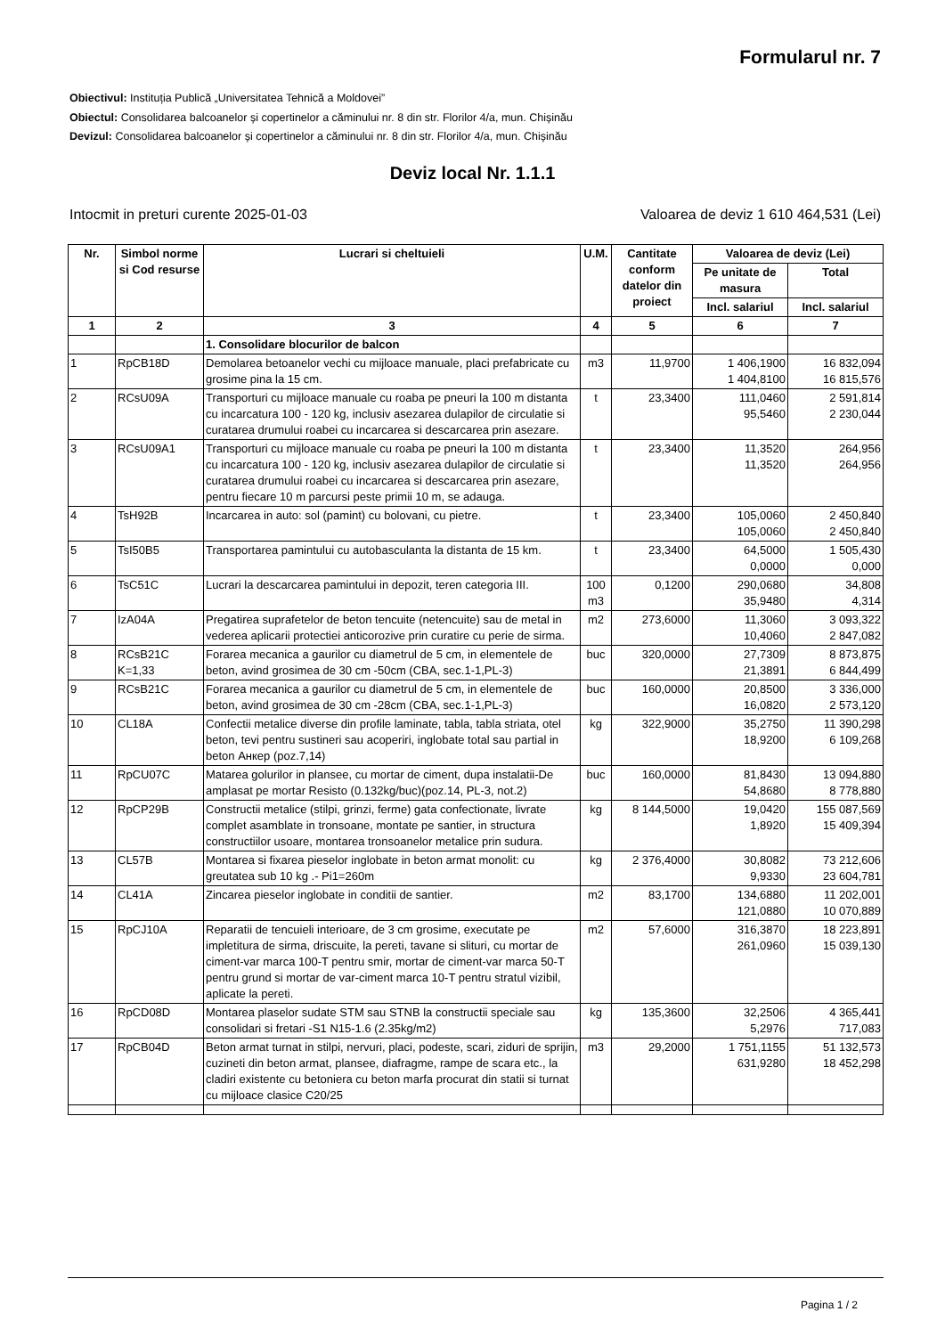Formularul nr. 7
Obiectivul: Instituția Publică „Universitatea Tehnică a Moldovei”
Obiectul: Consolidarea balcoanelor și copertinelor a căminului nr. 8 din str. Florilor 4/a, mun. Chișinău
Devizul: Consolidarea balcoanelor și copertinelor a căminului nr. 8 din str. Florilor 4/a, mun. Chișinău
Deviz local Nr. 1.1.1
Intocmit in preturi curente 2025-01-03 Valoarea de deviz 1 610 464,531 (Lei)
| Nr. | Simbol norme si Cod resurse | Lucrari si cheltuieli | U.M. | Cantitate conform datelor din proiect | Valoarea de deviz (Lei) | |
| --- | --- | --- | --- | --- | --- | --- |
| | | | | | Pe unitate de masura | Total |
| | | | | | Incl. salariul | Incl. salariul |
| 1 | 2 | 3 | 4 | 5 | 6 | 7 |
| | | 1. Consolidare blocurilor de balcon | | | | |
| 1 | RpCB18D | Demolarea betoanelor vechi cu mijloace manuale, placi prefabricate cu grosime pina la 15 cm. | m3 | 11,9700 | 1 406,1900 1 404,8100 | 16 832,094 16 815,576 |
| 2 | RCsU09A | Transporturi cu mijloace manuale cu roaba pe pneuri la 100 m distanta cu incarcatura 100 - 120 kg, inclusiv asezarea dulapilor de circulatie si curatarea drumului roabei cu incarcarea si descarcarea prin asezare. | t | 23,3400 | 111,0460 95,5460 | 2 591,814 2 230,044 |
| 3 | RCsU09A1 | Transporturi cu mijloace manuale cu roaba pe pneuri la 100 m distanta cu incarcatura 100 - 120 kg, inclusiv asezarea dulapilor de circulatie si curatarea drumului roabei cu incarcarea si descarcarea prin asezare, pentru fiecare 10 m parcursi peste primii 10 m, se adauga. | t | 23,3400 | 11,3520 11,3520 | 264,956 264,956 |
| 4 | TsH92B | Incarcarea in auto: sol (pamint) cu bolovani, cu pietre. | t | 23,3400 | 105,0060 105,0060 | 2 450,840 2 450,840 |
| 5 | TsI50B5 | Transportarea pamintului cu autobasculanta la distanta de 15 km. | t | 23,3400 | 64,5000 0,0000 | 1 505,430 0,000 |
| 6 | TsC51C | Lucrari la descarcarea pamintului in depozit, teren categoria III. | 100 m3 | 0,1200 | 290,0680 35,9480 | 34,808 4,314 |
| 7 | IzA04A | Pregatirea suprafetelor de beton tencuite (netencuite) sau de metal in vederea aplicarii protectiei anticorozive prin curatire cu perie de sirma. | m2 | 273,6000 | 11,3060 10,4060 | 3 093,322 2 847,082 |
| 8 | RCsB21C K=1,33 | Forarea mecanica a gaurilor cu diametrul de 5 cm, in elementele de beton, avind grosimea de 30 cm -50cm (CBA, sec.1-1,PL-3) | buc | 320,0000 | 27,7309 21,3891 | 8 873,875 6 844,499 |
| 9 | RCsB21C | Forarea mecanica a gaurilor cu diametrul de 5 cm, in elementele de beton, avind grosimea de 30 cm -28cm (CBA, sec.1-1,PL-3) | buc | 160,0000 | 20,8500 16,0820 | 3 336,000 2 573,120 |
| 10 | CL18A | Confectii metalice diverse din profile laminate, tabla, tabla striata, otel beton, tevi pentru sustineri sau acoperiri, inglobate total sau partial in beton Анкер (poz.7,14) | kg | 322,9000 | 35,2750 18,9200 | 11 390,298 6 109,268 |
| 11 | RpCU07C | Matarea golurilor in plansee, cu mortar de ciment, dupa instalatii-De amplasat pe mortar Resisto (0.132kg/buc)(poz.14, PL-3, not.2) | buc | 160,0000 | 81,8430 54,8680 | 13 094,880 8 778,880 |
| 12 | RpCP29B | Constructii metalice (stilpi, grinzi, ferme) gata confectionate, livrate complet asamblate in tronsoane, montate pe santier, in structura constructiilor usoare, montarea tronsoanelor metalice prin sudura. | kg | 8 144,5000 | 19,0420 1,8920 | 155 087,569 15 409,394 |
| 13 | CL57B | Montarea si fixarea pieselor inglobate in beton armat monolit: cu greutatea sub 10 kg .- Pi1=260m | kg | 2 376,4000 | 30,8082 9,9330 | 73 212,606 23 604,781 |
| 14 | CL41A | Zincarea pieselor inglobate in conditii de santier. | m2 | 83,1700 | 134,6880 121,0880 | 11 202,001 10 070,889 |
| 15 | RpCJ10A | Reparatii de tencuieli interioare, de 3 cm grosime, executate pe impletitura de sirma, driscuite, la pereti, tavane si slituri, cu mortar de ciment-var marca 100-T pentru smir, mortar de ciment-var marca 50-T pentru grund si mortar de var-ciment marca 10-T pentru stratul vizibil, aplicate la pereti. | m2 | 57,6000 | 316,3870 261,0960 | 18 223,891 15 039,130 |
| 16 | RpCD08D | Montarea plaselor sudate STM sau STNB la constructii speciale sau consolidari si fretari -S1 N15-1.6 (2.35kg/m2) | kg | 135,3600 | 32,2506 5,2976 | 4 365,441 717,083 |
| 17 | RpCB04D | Beton armat turnat in stilpi, nervuri, placi, podeste, scari, ziduri de sprijin, cuzineti din beton armat, plansee, diafragme, rampe de scara etc., la cladiri existente cu betoniera cu beton marfa procurat din statii si turnat cu mijloace clasice C20/25 | m3 | 29,2000 | 1 751,1155 631,9280 | 51 132,573 18 452,298 |
Pagina 1 / 2